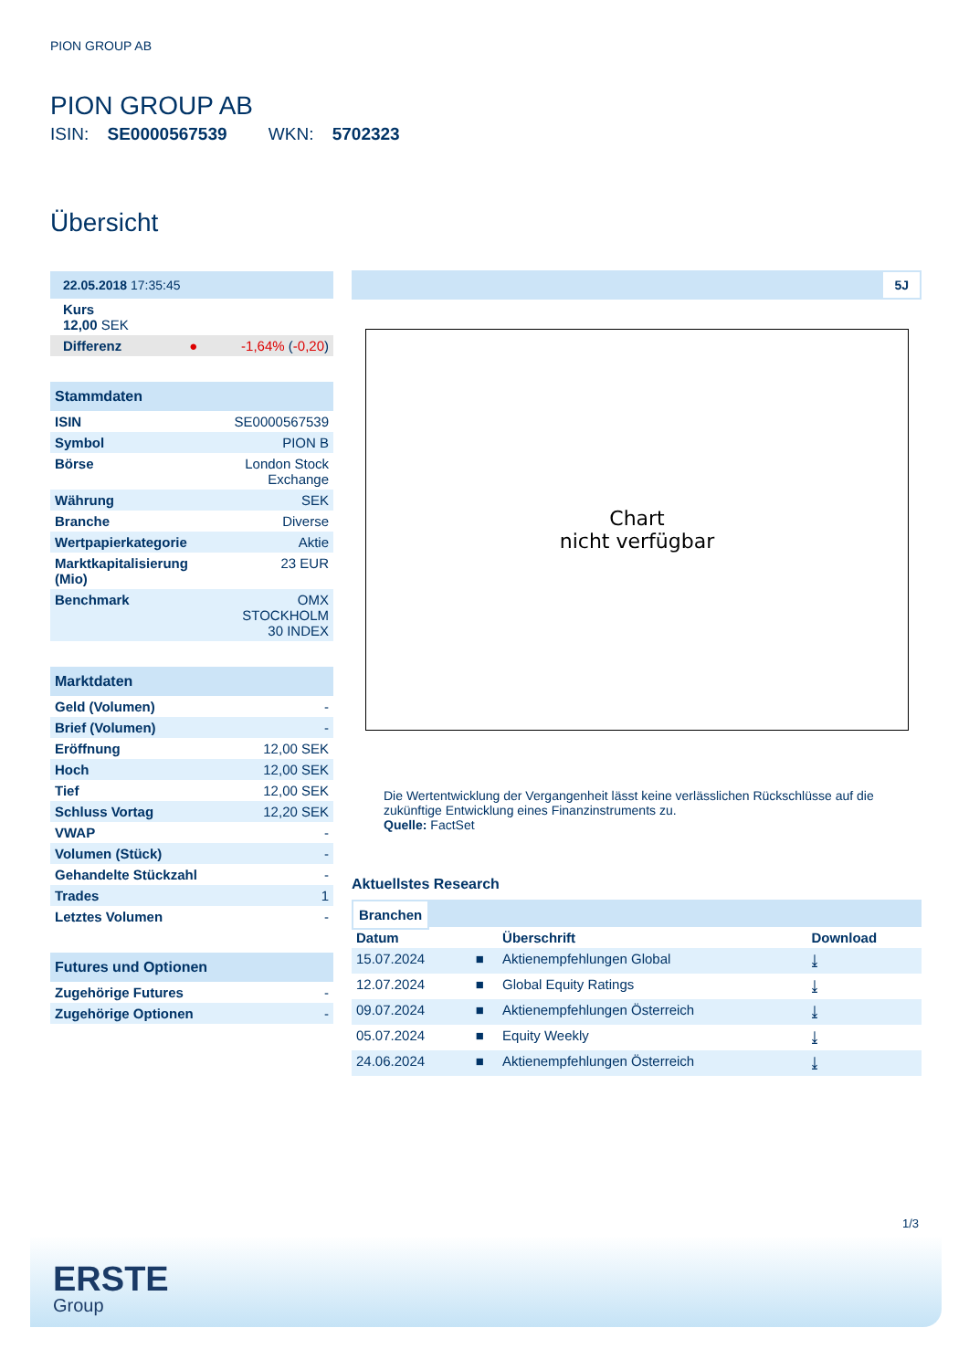PION GROUP AB
PION GROUP AB
ISIN: SE0000567539 WKN: 5702323
Übersicht
| 22.05.2018 17:35:45 | |
| Kurs 12,00 SEK | |
| Differenz ● | -1,64% ( -0,20 ) |
| Stammdaten | |
| ISIN | SE0000567539 |
| Symbol | PION B |
| Börse | London Stock Exchange |
| Währung | SEK |
| Branche | Diverse |
| Wertpapierkategorie | Aktie |
| Marktkapitalisierung (Mio) | 23 EUR |
| Benchmark | OMX STOCKHOLM 30 INDEX |
| Marktdaten | |
| Geld (Volumen) | - |
| Brief (Volumen) | - |
| Eröffnung | 12,00 SEK |
| Hoch | 12,00 SEK |
| Tief | 12,00 SEK |
| Schluss Vortag | 12,20 SEK |
| VWAP | - |
| Volumen (Stück) | - |
| Gehandelte Stückzahl | - |
| Trades | 1 |
| Letztes Volumen | - |
| Futures und Optionen | |
| Zugehörige Futures | - |
| Zugehörige Optionen | - |
5J
Chart
nicht verfügbar
Die Wertentwicklung der Vergangenheit lässt keine verlässlichen Rückschlüsse auf die zukünftige Entwicklung eines Finanzinstruments zu.
Quelle: FactSet
Aktuellstes Research
Branchen
| Datum | | Überschrift | Download |
| 15.07.2024 | ■ | Aktienempfehlungen Global | ⤓ |
| 12.07.2024 | ■ | Global Equity Ratings | ⤓ |
| 09.07.2024 | ■ | Aktienempfehlungen Österreich | ⤓ |
| 05.07.2024 | ■ | Equity Weekly | ⤓ |
| 24.06.2024 | ■ | Aktienempfehlungen Österreich | ⤓ |
1/3
ERSTE
Group